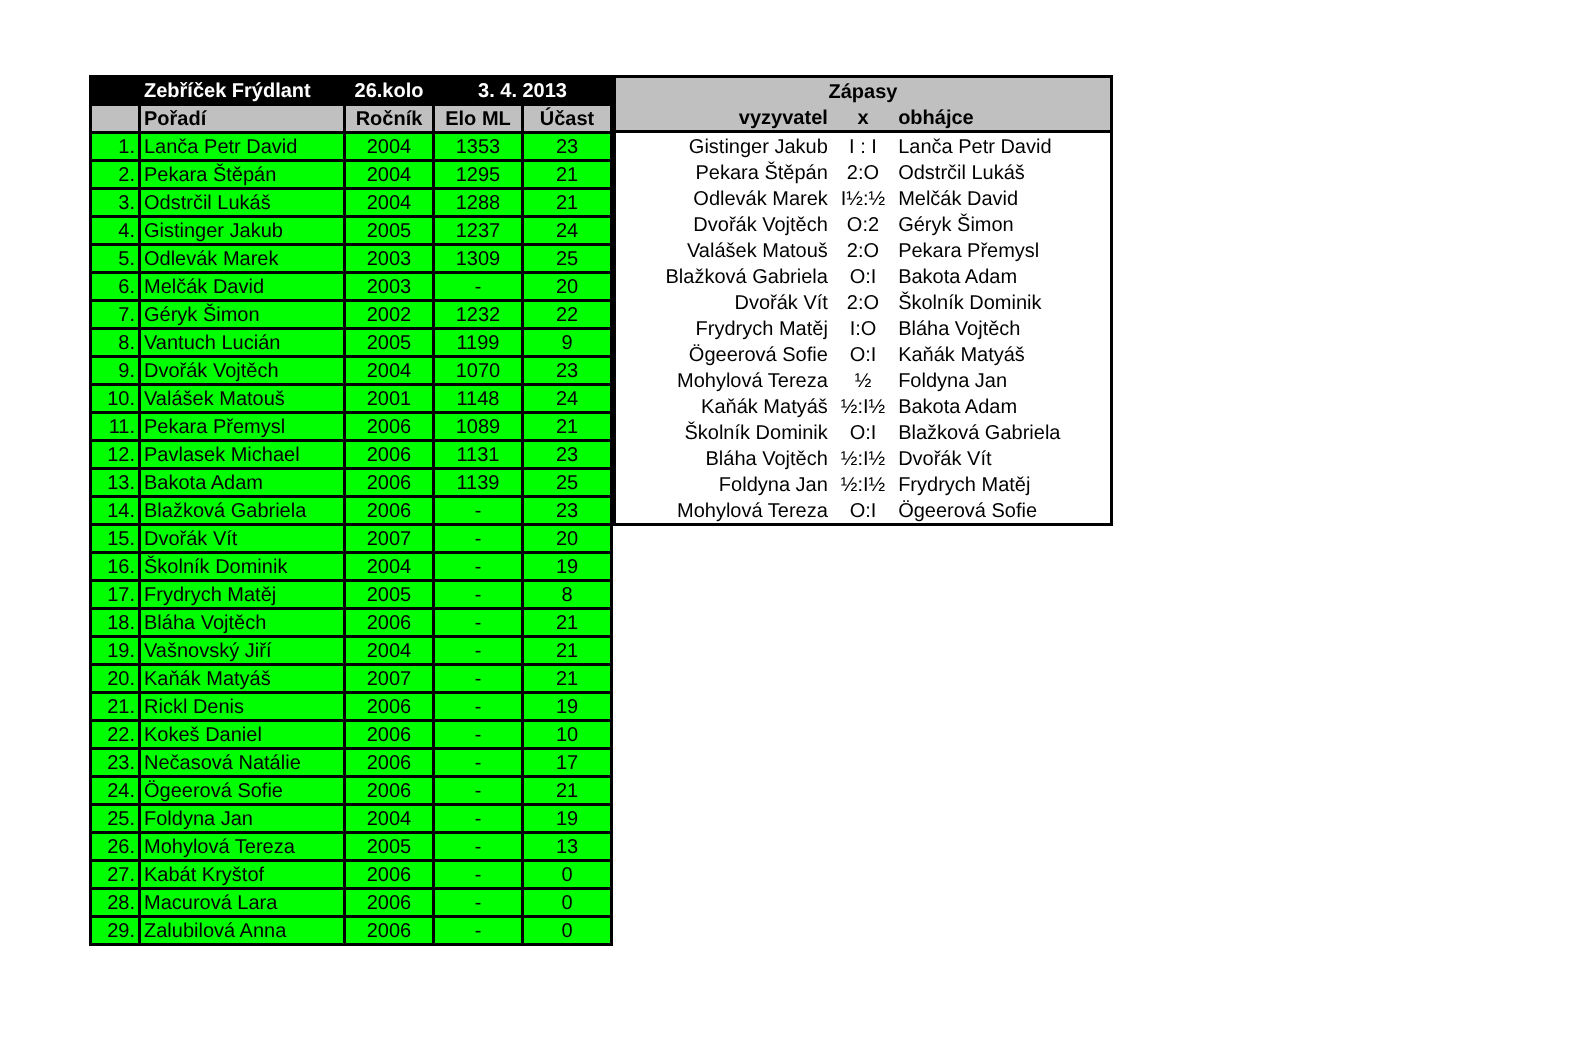| | Zebříček Frýdlant | 26.kolo | 3. 4. 2013 | |
| --- | --- | --- | --- | --- |
| | Pořadí | Ročník | Elo ML | Účast |
| 1. | Lanča Petr David | 2004 | 1353 | 23 |
| 2. | Pekara Štěpán | 2004 | 1295 | 21 |
| 3. | Odstrčil Lukáš | 2004 | 1288 | 21 |
| 4. | Gistinger Jakub | 2005 | 1237 | 24 |
| 5. | Odlevák Marek | 2003 | 1309 | 25 |
| 6. | Melčák David | 2003 | - | 20 |
| 7. | Géryk Šimon | 2002 | 1232 | 22 |
| 8. | Vantuch Lucián | 2005 | 1199 | 9 |
| 9. | Dvořák Vojtěch | 2004 | 1070 | 23 |
| 10. | Valášek Matouš | 2001 | 1148 | 24 |
| 11. | Pekara Přemysl | 2006 | 1089 | 21 |
| 12. | Pavlasek Michael | 2006 | 1131 | 23 |
| 13. | Bakota Adam | 2006 | 1139 | 25 |
| 14. | Blažková Gabriela | 2006 | - | 23 |
| 15. | Dvořák Vít | 2007 | - | 20 |
| 16. | Školník Dominik | 2004 | - | 19 |
| 17. | Frydrych Matěj | 2005 | - | 8 |
| 18. | Bláha Vojtěch | 2006 | - | 21 |
| 19. | Vašnovský Jiří | 2004 | - | 21 |
| 20. | Kaňák Matyáš | 2007 | - | 21 |
| 21. | Rickl Denis | 2006 | - | 19 |
| 22. | Kokeš Daniel | 2006 | - | 10 |
| 23. | Nečasová Natálie | 2006 | - | 17 |
| 24. | Ögeerová Sofie | 2006 | - | 21 |
| 25. | Foldyna Jan | 2004 | - | 19 |
| 26. | Mohylová Tereza | 2005 | - | 13 |
| 27. | Kabát Kryštof | 2006 | - | 0 |
| 28. | Macurová Lara | 2006 | - | 0 |
| 29. | Zalubilová Anna | 2006 | - | 0 |
| Zápasy | | |
| --- | --- | --- |
| vyzyvatel | x | obhájce |
| Gistinger Jakub | I : I | Lanča Petr David |
| Pekara Štěpán | 2:O | Odstrčil Lukáš |
| Odlevák Marek | I½:½ | Melčák David |
| Dvořák Vojtěch | O:2 | Géryk Šimon |
| Valášek Matouš | 2:O | Pekara Přemysl |
| Blažková Gabriela | O:I | Bakota Adam |
| Dvořák Vít | 2:O | Školník Dominik |
| Frydrych Matěj | I:O | Bláha Vojtěch |
| Ögeerová Sofie | O:I | Kaňák Matyáš |
| Mohylová Tereza | ½ | Foldyna Jan |
| Kaňák Matyáš | ½:I½ | Bakota Adam |
| Školník Dominik | O:I | Blažková Gabriela |
| Bláha Vojtěch | ½:I½ | Dvořák Vít |
| Foldyna Jan | ½:I½ | Frydrych Matěj |
| Mohylová Tereza | O:I | Ögeerová Sofie |